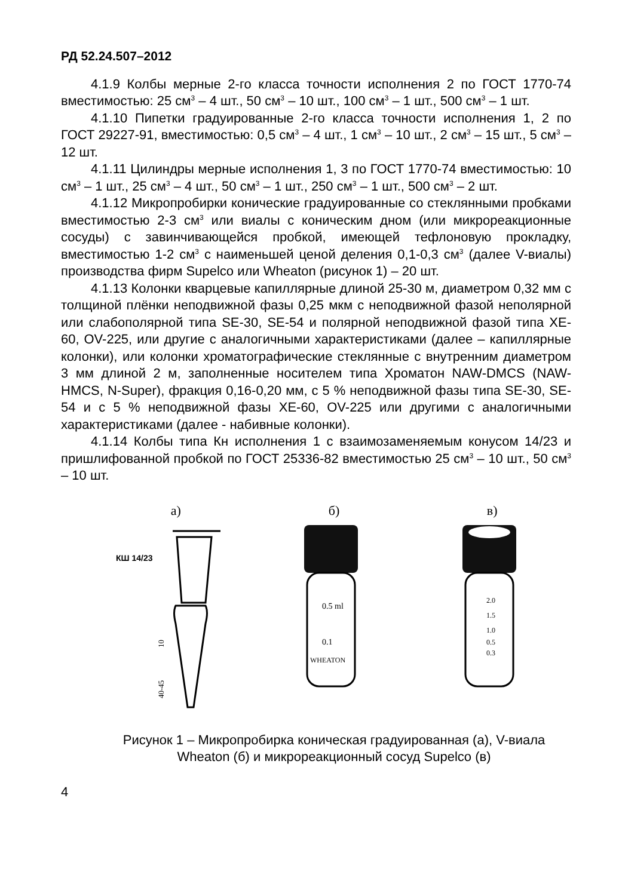РД 52.24.507–2012
4.1.9 Колбы мерные 2-го класса точности исполнения 2 по ГОСТ 1770-74 вместимостью: 25 см<sup>3</sup> – 4 шт., 50 см<sup>3</sup> – 10 шт., 100 см<sup>3</sup> – 1 шт., 500 см<sup>3</sup> – 1 шт.
4.1.10 Пипетки градуированные 2-го класса точности исполнения 1, 2 по ГОСТ 29227-91, вместимостью: 0,5 см<sup>3</sup> – 4 шт., 1 см<sup>3</sup> – 10 шт., 2 см<sup>3</sup> – 15 шт., 5 см<sup>3</sup> – 12 шт.
4.1.11 Цилиндры мерные исполнения 1, 3 по ГОСТ 1770-74 вместимостью: 10 см<sup>3</sup> – 1 шт., 25 см<sup>3</sup> – 4 шт., 50 см<sup>3</sup> – 1 шт., 250 см<sup>3</sup> – 1 шт., 500 см<sup>3</sup> – 2 шт.
4.1.12 Микропробирки конические градуированные со стеклянными пробками вместимостью 2-3 см<sup>3</sup> или виалы с коническим дном (или микрореакционные сосуды) с завинчивающейся пробкой, имеющей тефлоновую прокладку, вместимостью 1-2 см<sup>3</sup> с наименьшей ценой деления 0,1-0,3 см<sup>3</sup> (далее V-виалы) производства фирм Supelco или Wheaton (рисунок 1) – 20 шт.
4.1.13 Колонки кварцевые капиллярные длиной 25-30 м, диаметром 0,32 мм с толщиной плёнки неподвижной фазы 0,25 мкм с неподвижной фазой неполярной или слабополярной типа SE-30, SE-54 и полярной неподвижной фазой типа XE-60, OV-225, или другие с аналогичными характеристиками (далее – капиллярные колонки), или колонки хроматографические стеклянные с внутренним диаметром 3 мм длиной 2 м, заполненные носителем типа Хроматон NAW-DMCS (NAW-HMCS, N-Super), фракция 0,16-0,20 мм, с 5 % неподвижной фазы типа SE-30, SE-54 и с 5 % неподвижной фазы XE-60, OV-225 или другими с аналогичными характеристиками (далее - набивные колонки).
4.1.14 Колбы типа Кн исполнения 1 с взаимозаменяемым конусом 14/23 и пришлифованной пробкой по ГОСТ 25336-82 вместимостью 25 см<sup>3</sup> – 10 шт., 50 см<sup>3</sup> – 10 шт.
а)
КШ 14/23
10
40-45
б)
0.5 ml
0.1
WHEATON
в)
2.0
1.5
1.0
0.5
0.3
Рисунок 1 – Микропробирка коническая градуированная (а), V-виала Wheaton (б) и микрореакционный сосуд Supelco (в)
4